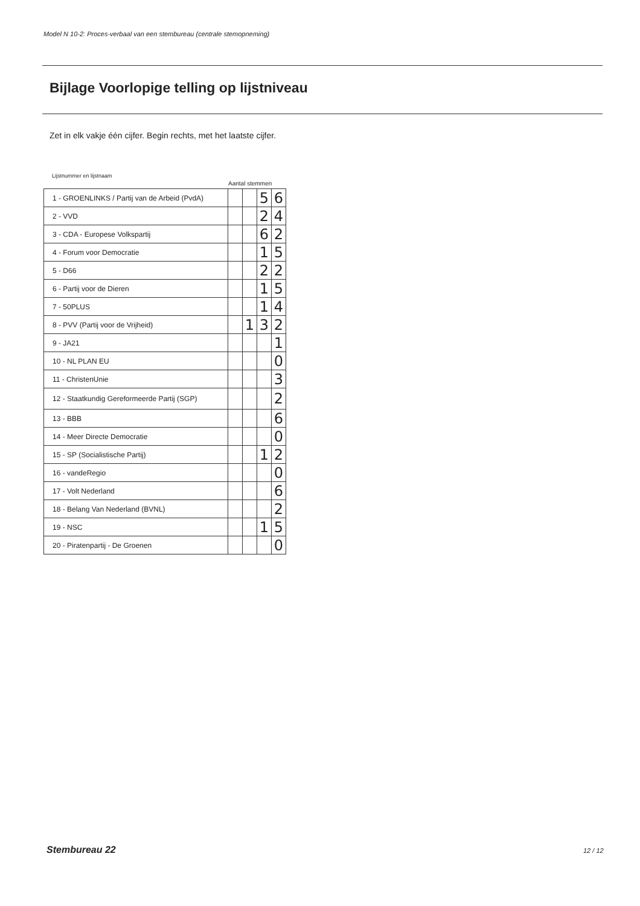Model N 10-2: Proces-verbaal van een stembureau (centrale stemopneming)
Bijlage Voorlopige telling op lijstniveau
Zet in elk vakje één cijfer. Begin rechts, met het laatste cijfer.
Lijstnummer en lijstnaam
Aantal stemmen
| 1 - GROENLINKS / Partij van de Arbeid (PvdA) | | | 5 | 6 |
| 2 - VVD | | | 2 | 4 |
| 3 - CDA - Europese Volkspartij | | | 6 | 2 |
| 4 - Forum voor Democratie | | | 1 | 5 |
| 5 - D66 | | | 2 | 2 |
| 6 - Partij voor de Dieren | | | 1 | 5 |
| 7 - 50PLUS | | | 1 | 4 |
| 8 - PVV (Partij voor de Vrijheid) | | 1 | 3 | 2 |
| 9 - JA21 | | | | 1 |
| 10 - NL PLAN EU | | | | 0 |
| 11 - ChristenUnie | | | | 3 |
| 12 - Staatkundig Gereformeerde Partij (SGP) | | | | 2 |
| 13 - BBB | | | | 6 |
| 14 - Meer Directe Democratie | | | | 0 |
| 15 - SP (Socialistische Partij) | | | 1 | 2 |
| 16 - vandeRegio | | | | 0 |
| 17 - Volt Nederland | | | | 6 |
| 18 - Belang Van Nederland (BVNL) | | | | 2 |
| 19 - NSC | | | 1 | 5 |
| 20 - Piratenpartij - De Groenen | | | | 0 |
Stembureau 22 12 / 12